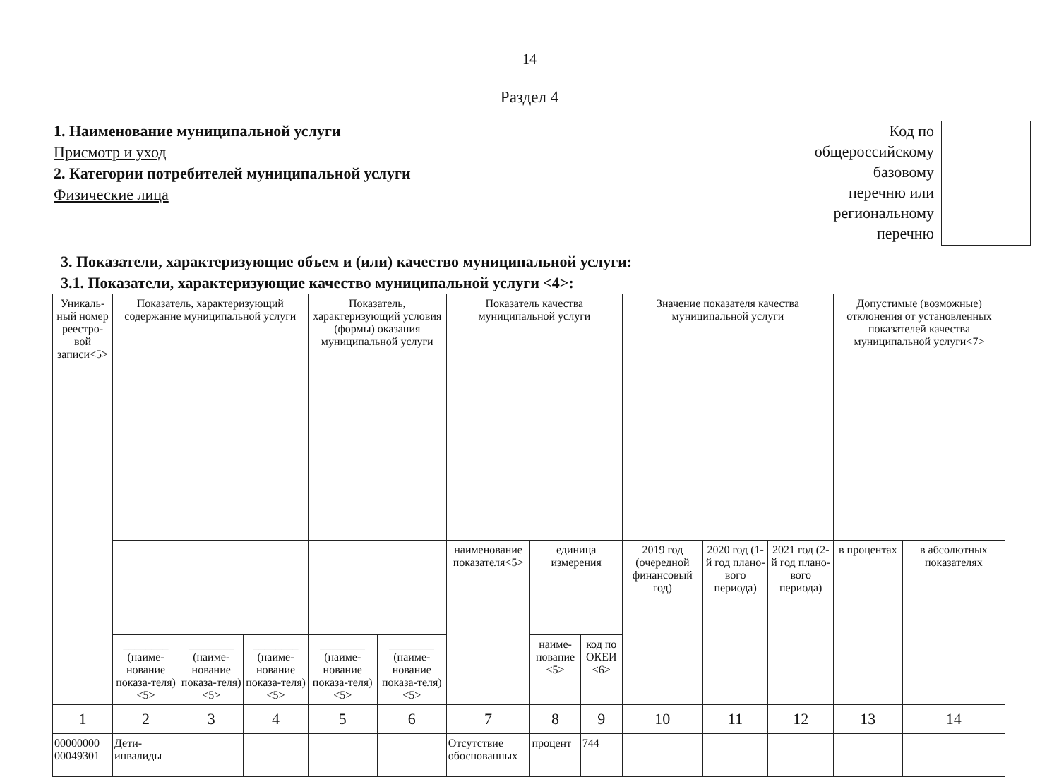14
Раздел 4
1. Наименование муниципальной услуги
Присмотр и уход
2. Категории потребителей муниципальной услуги
Физические лица
Код по
общероссийскому
базовому
перечню или
региональному
перечню
3. Показатели, характеризующие объем и (или) качество муниципальной услуги:
3.1. Показатели, характеризующие качество муниципальной услуги <4>:
| Уникаль-ный номер реестро-вой записи<5> | Показатель, характеризующий содержание муниципальной услуги | | | Показатель, характеризующий условия (формы) оказания муниципальной услуги | | Показатель качества муниципальной услуги | | | Значение показателя качества муниципальной услуги | | | Допустимые (возможные) отклонения от установленных показателей качества муниципальной услуги<7> | |
| | | | | | | наименование показателя<5> | единица измерения | | 2019 год (очередной финансовый год) | 2020 год (1-й год плано-вого периода) | 2021 год (2-й год плано-вого периода) | в процентах | в абсолютных показателях |
| | ________ (наиме-нование показа-теля) <5> | ________ (наиме-нование показа-теля) <5> | ________ (наиме-нование показа-теля) <5> | ________ (наиме-нование показа-теля) <5> | ________ (наиме-нование показа-теля) <5> | | наиме-нование <5> | код по ОКЕИ <6> | | | | | |
| 1 | 2 | 3 | 4 | 5 | 6 | 7 | 8 | 9 | 10 | 11 | 12 | 13 | 14 |
| 00000000 00049301 | Дети-инвалиды | | | | | Отсутствие обоснованных | процент | 744 | | | | | |